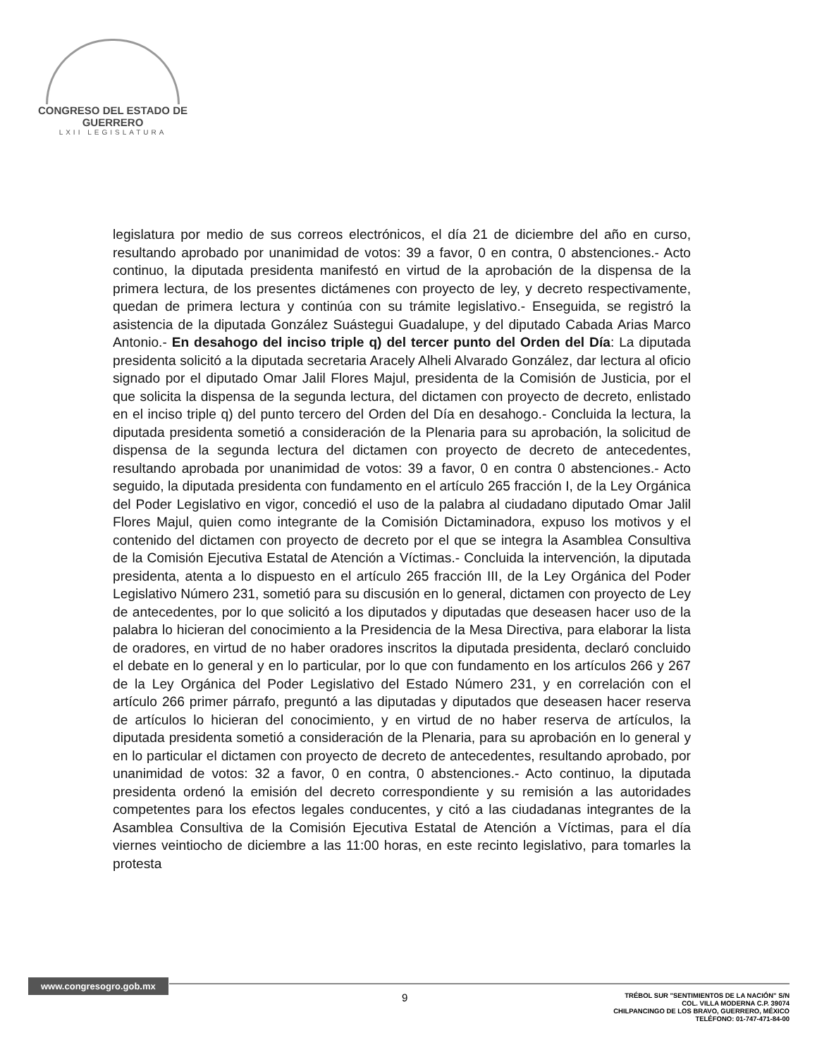CONGRESO DEL ESTADO DE GUERRERO
LXII LEGISLATURA
legislatura por medio de sus correos electrónicos, el día 21 de diciembre del año en curso, resultando aprobado por unanimidad de votos: 39 a favor, 0 en contra, 0 abstenciones.- Acto continuo, la diputada presidenta manifestó en virtud de la aprobación de la dispensa de la primera lectura, de los presentes dictámenes con proyecto de ley, y decreto respectivamente, quedan de primera lectura y continúa con su trámite legislativo.- Enseguida, se registró la asistencia de la diputada González Suástegui Guadalupe, y del diputado Cabada Arias Marco Antonio.- En desahogo del inciso triple q) del tercer punto del Orden del Día: La diputada presidenta solicitó a la diputada secretaria Aracely Alheli Alvarado González, dar lectura al oficio signado por el diputado Omar Jalil Flores Majul, presidenta de la Comisión de Justicia, por el que solicita la dispensa de la segunda lectura, del dictamen con proyecto de decreto, enlistado en el inciso triple q) del punto tercero del Orden del Día en desahogo.- Concluida la lectura, la diputada presidenta sometió a consideración de la Plenaria para su aprobación, la solicitud de dispensa de la segunda lectura del dictamen con proyecto de decreto de antecedentes, resultando aprobada por unanimidad de votos: 39 a favor, 0 en contra 0 abstenciones.- Acto seguido, la diputada presidenta con fundamento en el artículo 265 fracción I, de la Ley Orgánica del Poder Legislativo en vigor, concedió el uso de la palabra al ciudadano diputado Omar Jalil Flores Majul, quien como integrante de la Comisión Dictaminadora, expuso los motivos y el contenido del dictamen con proyecto de decreto por el que se integra la Asamblea Consultiva de la Comisión Ejecutiva Estatal de Atención a Víctimas.- Concluida la intervención, la diputada presidenta, atenta a lo dispuesto en el artículo 265 fracción III, de la Ley Orgánica del Poder Legislativo Número 231, sometió para su discusión en lo general, dictamen con proyecto de Ley de antecedentes, por lo que solicitó a los diputados y diputadas que deseasen hacer uso de la palabra lo hicieran del conocimiento a la Presidencia de la Mesa Directiva, para elaborar la lista de oradores, en virtud de no haber oradores inscritos la diputada presidenta, declaró concluido el debate en lo general y en lo particular, por lo que con fundamento en los artículos 266 y 267 de la Ley Orgánica del Poder Legislativo del Estado Número 231, y en correlación con el artículo 266 primer párrafo, preguntó a las diputadas y diputados que deseasen hacer reserva de artículos lo hicieran del conocimiento, y en virtud de no haber reserva de artículos, la diputada presidenta sometió a consideración de la Plenaria, para su aprobación en lo general y en lo particular el dictamen con proyecto de decreto de antecedentes, resultando aprobado, por unanimidad de votos: 32 a favor, 0 en contra, 0 abstenciones.- Acto continuo, la diputada presidenta ordenó la emisión del decreto correspondiente y su remisión a las autoridades competentes para los efectos legales conducentes, y citó a las ciudadanas integrantes de la Asamblea Consultiva de la Comisión Ejecutiva Estatal de Atención a Víctimas, para el día viernes veintiocho de diciembre a las 11:00 horas, en este recinto legislativo, para tomarles la protesta
www.congresogro.gob.mx
9
TRÉBOL SUR "SENTIMIENTOS DE LA NACIÓN" S/N
COL. VILLA MODERNA C.P. 39074
CHILPANCINGO DE LOS BRAVO, GUERRERO, MÉXICO
TELÉFONO: 01-747-471-84-00